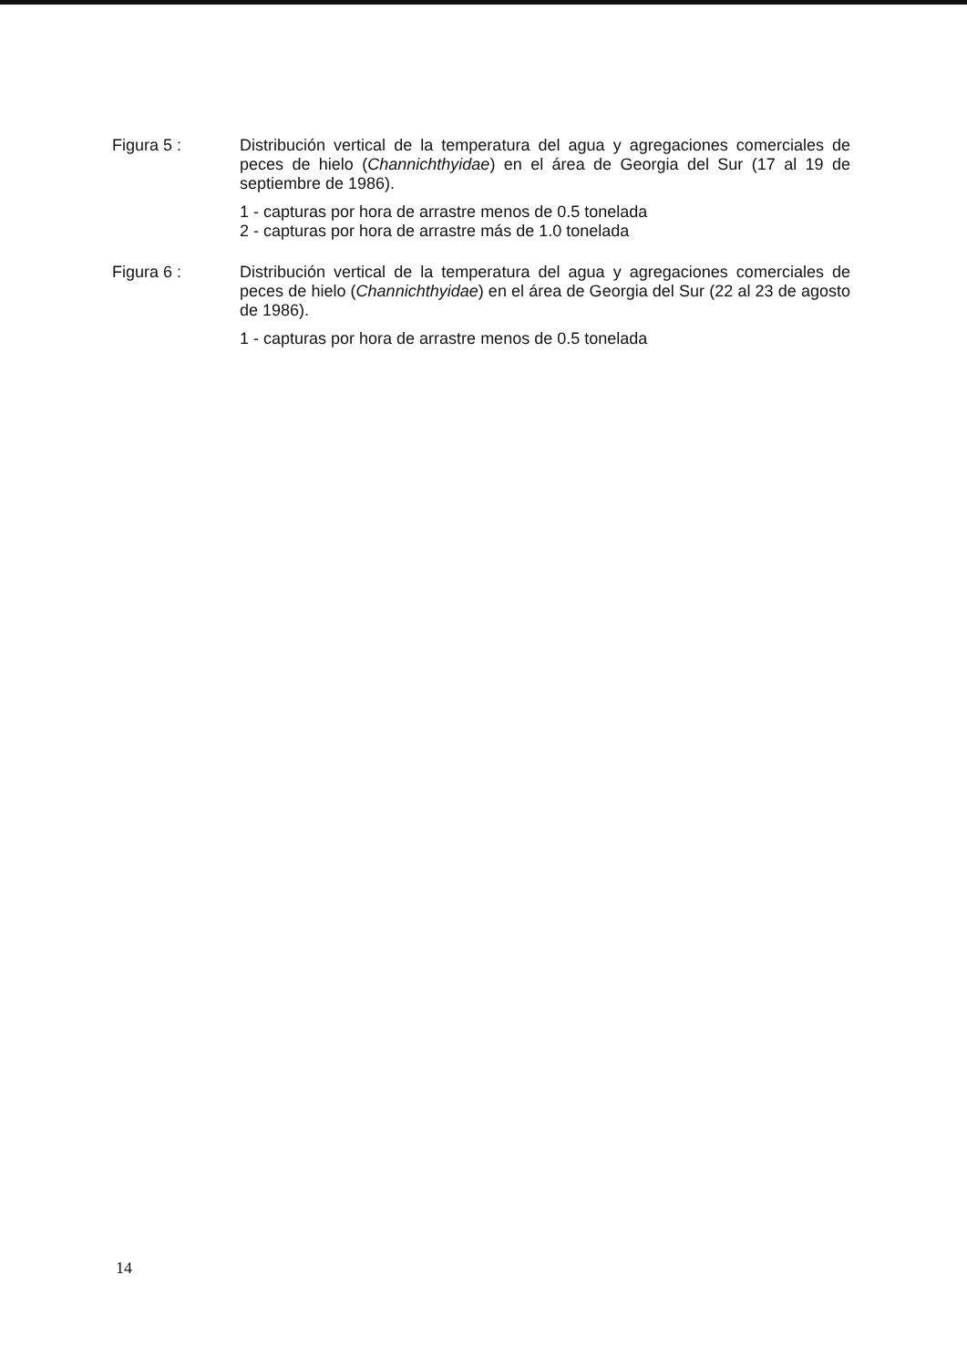Figura 5 : Distribución vertical de la temperatura del agua y agregaciones comerciales de peces de hielo (Channichthyidae) en el área de Georgia del Sur (17 al 19 de septiembre de 1986).
1 - capturas por hora de arrastre menos de 0.5 tonelada
2 - capturas por hora de arrastre más de 1.0 tonelada
Figura 6 : Distribución vertical de la temperatura del agua y agregaciones comerciales de peces de hielo (Channichthyidae) en el área de Georgia del Sur (22 al 23 de agosto de 1986).
1 - capturas por hora de arrastre menos de 0.5 tonelada
14